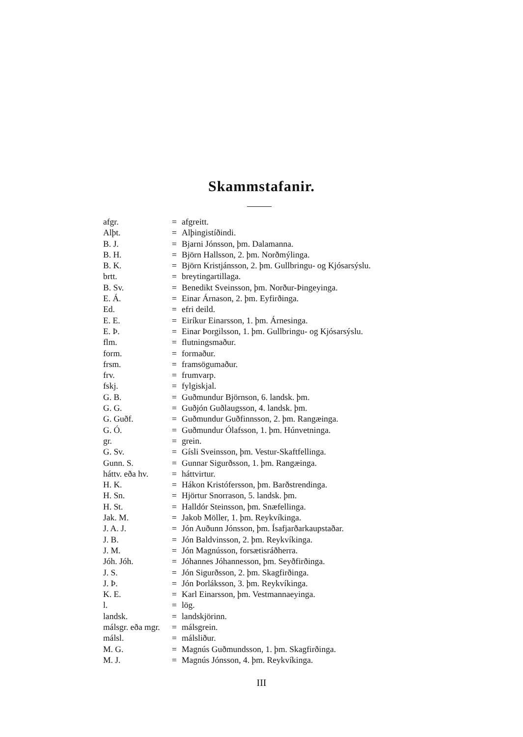Skammstafanir.
| afgr. | = | afgreitt. |
| Alþt. | = | Alþingistíðindi. |
| B. J. | = | Bjarni Jónsson, þm. Dalamanna. |
| B. H. | = | Björn Hallsson, 2. þm. Norðmýlinga. |
| B. K. | = | Björn Kristjánsson, 2. þm. Gullbringu- og Kjósarsýslu. |
| brtt. | = | breytingartillaga. |
| B. Sv. | = | Benedikt Sveinsson, þm. Norður-Þingeyinga. |
| E. Á. | = | Einar Árnason, 2. þm. Eyfirðinga. |
| Ed. | = | efri deild. |
| E. E. | = | Eiríkur Einarsson, 1. þm. Árnesinga. |
| E. Þ. | = | Einar Þorgilsson, 1. þm. Gullbringu- og Kjósarsýslu. |
| flm. | = | flutningsmaður. |
| form. | = | formaður. |
| frsm. | = | framsögumaður. |
| frv. | = | frumvarp. |
| fskj. | = | fylgiskjal. |
| G. B. | = | Guðmundur Björnson, 6. landsk. þm. |
| G. G. | = | Guðjón Guðlaugsson, 4. landsk. þm. |
| G. Guðf. | = | Guðmundur Guðfinnsson, 2. þm. Rangæinga. |
| G. Ó. | = | Guðmundur Ólafsson, 1. þm. Húnvetninga. |
| gr. | = | grein. |
| G. Sv. | = | Gísli Sveinsson, þm. Vestur-Skaftfellinga. |
| Gunn. S. | = | Gunnar Sigurðsson, 1. þm. Rangæinga. |
| háttv. eða hv. | = | háttvirtur. |
| H. K. | = | Hákon Kristófersson, þm. Barðstrendinga. |
| H. Sn. | = | Hjörtur Snorrason, 5. landsk. þm. |
| H. St. | = | Halldór Steinsson, þm. Snæfellinga. |
| Jak. M. | = | Jakob Möller, 1. þm. Reykvíkinga. |
| J. A. J. | = | Jón Auðunn Jónsson, þm. Ísafjarðarkaupstaðar. |
| J. B. | = | Jón Baldvinsson, 2. þm. Reykvíkinga. |
| J. M. | = | Jón Magnússon, forsætisráðherra. |
| Jóh. Jóh. | = | Jóhannes Jóhannesson, þm. Seyðfirðinga. |
| J. S. | = | Jón Sigurðsson, 2. þm. Skagfirðinga. |
| J. Þ. | = | Jón Þorláksson, 3. þm. Reykvíkinga. |
| K. E. | = | Karl Einarsson, þm. Vestmannaeyinga. |
| l. | = | lög. |
| landsk. | = | landskjörinn. |
| málsgr. eða mgr. | = | málsgrein. |
| málsl. | = | málsliður. |
| M. G. | = | Magnús Guðmundsson, 1. þm. Skagfirðinga. |
| M. J. | = | Magnús Jónsson, 4. þm. Reykvíkinga. |
III